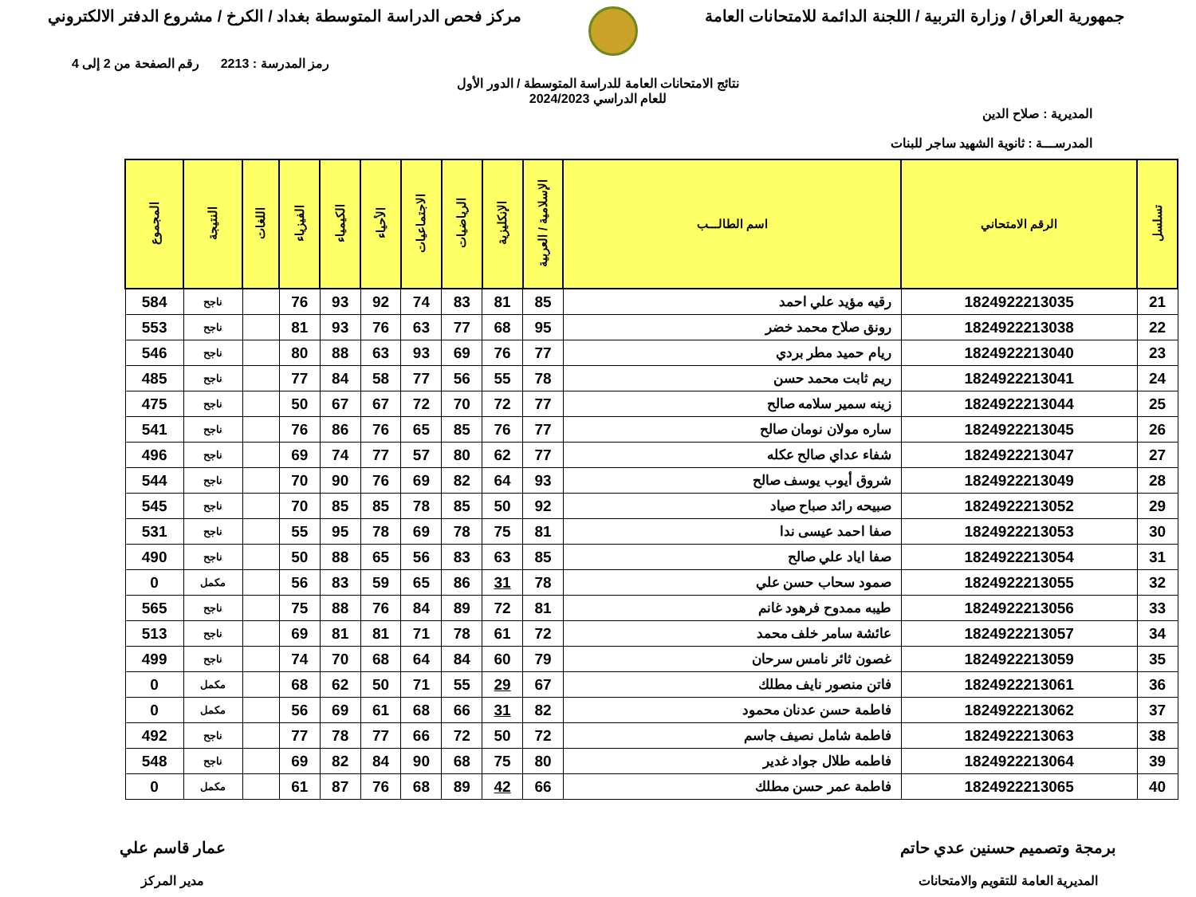جمهورية العراق / وزارة التربية / اللجنة الدائمة للامتحانات العامة
مركز فحص الدراسة المتوسطة بغداد / الكرخ / مشروع الدفتر الالكتروني
رمز المدرسة : 2213 رقم الصفحة من 2 إلى 4
نتائج الامتحانات العامة للدراسة المتوسطة / الدور الأول
للعام الدراسي 2024/2023
المديرية : صلاح الدين
المدرســـة : ثانوية الشهيد ساجر للبنات
| تسلسل | الرقم الامتحاني | اسم الطالـــب | الإسلامية / العربية | الإنكليزية | الرياضيات | الاجتماعيات | الأحياء | الكيمياء | الفيزياء | اللغات | النتيجة | المجموع |
| --- | --- | --- | --- | --- | --- | --- | --- | --- | --- | --- | --- | --- |
| 21 | 1824922213035 | رقيه مؤيد علي احمد | 85 | 81 | 83 | 74 | 92 | 93 | 76 | | ناجح | 584 |
| 22 | 1824922213038 | رونق صلاح محمد خضر | 95 | 68 | 77 | 63 | 76 | 93 | 81 | | ناجح | 553 |
| 23 | 1824922213040 | ريام حميد مطر بردي | 77 | 76 | 69 | 93 | 63 | 88 | 80 | | ناجح | 546 |
| 24 | 1824922213041 | ريم ثابت محمد حسن | 78 | 55 | 56 | 77 | 58 | 84 | 77 | | ناجح | 485 |
| 25 | 1824922213044 | زينه سمير سلامه صالح | 77 | 72 | 70 | 72 | 67 | 67 | 50 | | ناجح | 475 |
| 26 | 1824922213045 | ساره مولان نومان صالح | 77 | 76 | 85 | 65 | 76 | 86 | 76 | | ناجح | 541 |
| 27 | 1824922213047 | شفاء عداي صالح عكله | 77 | 62 | 80 | 57 | 77 | 74 | 69 | | ناجح | 496 |
| 28 | 1824922213049 | شروق أيوب يوسف صالح | 93 | 64 | 82 | 69 | 76 | 90 | 70 | | ناجح | 544 |
| 29 | 1824922213052 | صبيحه رائد صباح صياد | 92 | 50 | 85 | 78 | 85 | 85 | 70 | | ناجح | 545 |
| 30 | 1824922213053 | صفا احمد عيسى ندا | 81 | 75 | 78 | 69 | 78 | 95 | 55 | | ناجح | 531 |
| 31 | 1824922213054 | صفا اياد علي صالح | 85 | 63 | 83 | 56 | 65 | 88 | 50 | | ناجح | 490 |
| 32 | 1824922213055 | صمود سحاب حسن علي | 78 | 31 | 86 | 65 | 59 | 83 | 56 | | مكمل | 0 |
| 33 | 1824922213056 | طيبه ممدوح فرهود غانم | 81 | 72 | 89 | 84 | 76 | 88 | 75 | | ناجح | 565 |
| 34 | 1824922213057 | عائشة سامر خلف محمد | 72 | 61 | 78 | 71 | 81 | 81 | 69 | | ناجح | 513 |
| 35 | 1824922213059 | غصون ثائر نامس سرحان | 79 | 60 | 84 | 64 | 68 | 70 | 74 | | ناجح | 499 |
| 36 | 1824922213061 | فاتن منصور نايف مطلك | 67 | 29 | 55 | 71 | 50 | 62 | 68 | | مكمل | 0 |
| 37 | 1824922213062 | فاطمة حسن عدنان محمود | 82 | 31 | 66 | 68 | 61 | 69 | 56 | | مكمل | 0 |
| 38 | 1824922213063 | فاطمة شامل نصيف جاسم | 72 | 50 | 72 | 66 | 77 | 78 | 77 | | ناجح | 492 |
| 39 | 1824922213064 | فاطمه طلال جواد غدير | 80 | 75 | 68 | 90 | 84 | 82 | 69 | | ناجح | 548 |
| 40 | 1824922213065 | فاطمة عمر حسن مطلك | 66 | 42 | 89 | 68 | 76 | 87 | 61 | | مكمل | 0 |
برمجة وتصميم حسنين عدي حاتم
المديرية العامة للتقويم والامتحانات
عمار قاسم علي
مدير المركز